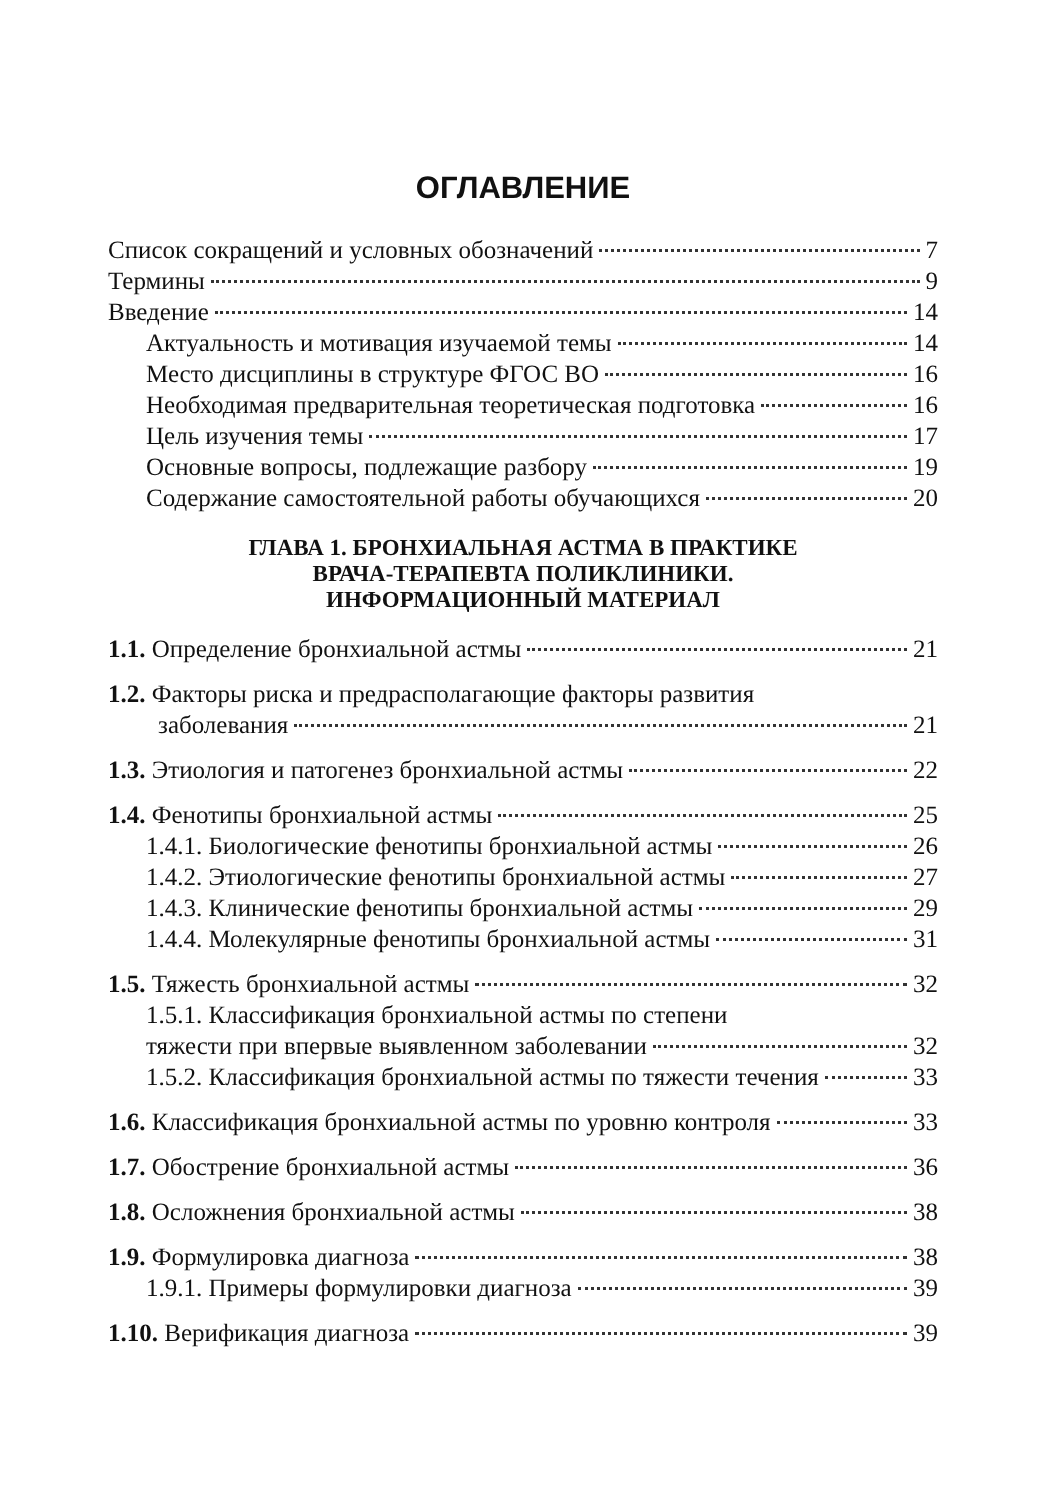ОГЛАВЛЕНИЕ
Список сокращений и условных обозначений 7
Термины 9
Введение 14
Актуальность и мотивация изучаемой темы 14
Место дисциплины в структуре ФГОС ВО 16
Необходимая предварительная теоретическая подготовка 16
Цель изучения темы 17
Основные вопросы, подлежащие разбору 19
Содержание самостоятельной работы обучающихся 20
ГЛАВА 1. БРОНХИАЛЬНАЯ АСТМА В ПРАКТИКЕ
ВРАЧА-ТЕРАПЕВТА ПОЛИКЛИНИКИ.
ИНФОРМАЦИОННЫЙ МАТЕРИАЛ
1.1. Определение бронхиальной астмы 21
1.2. Факторы риска и предрасполагающие факторы развития
заболевания 21
1.3. Этиология и патогенез бронхиальной астмы 22
1.4. Фенотипы бронхиальной астмы 25
1.4.1. Биологические фенотипы бронхиальной астмы 26
1.4.2. Этиологические фенотипы бронхиальной астмы 27
1.4.3. Клинические фенотипы бронхиальной астмы 29
1.4.4. Молекулярные фенотипы бронхиальной астмы 31
1.5. Тяжесть бронхиальной астмы 32
1.5.1. Классификация бронхиальной астмы по степени
тяжести при впервые выявленном заболевании 32
1.5.2. Классификация бронхиальной астмы по тяжести течения 33
1.6. Классификация бронхиальной астмы по уровню контроля 33
1.7. Обострение бронхиальной астмы 36
1.8. Осложнения бронхиальной астмы 38
1.9. Формулировка диагноза 38
1.9.1. Примеры формулировки диагноза 39
1.10. Верификация диагноза 39